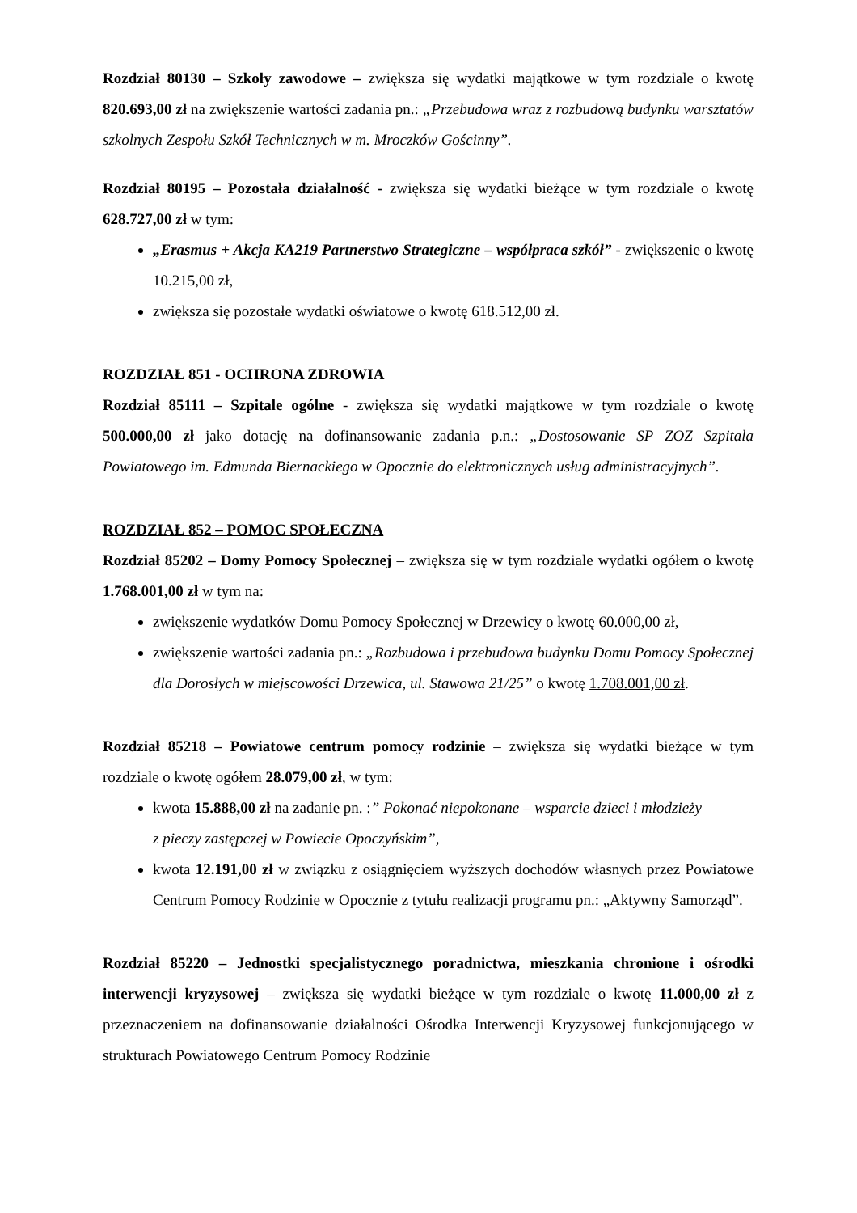Rozdział 80130 – Szkoły zawodowe – zwiększa się wydatki majątkowe w tym rozdziale o kwotę 820.693,00 zł na zwiększenie wartości zadania pn.: „Przebudowa wraz z rozbudową budynku warsztatów szkolnych Zespołu Szkół Technicznych w m. Mroczków Gościnny”.
Rozdział 80195 – Pozostała działalność - zwiększa się wydatki bieżące w tym rozdziale o kwotę 628.727,00 zł w tym:
„Erasmus + Akcja KA219 Partnerstwo Strategiczne – współpraca szkół” - zwiększenie o kwotę 10.215,00 zł,
zwiększa się pozostałe wydatki oświatowe o kwotę 618.512,00 zł.
ROZDZIAŁ 851 - OCHRONA ZDROWIA
Rozdział 85111 – Szpitale ogólne - zwiększa się wydatki majątkowe w tym rozdziale o kwotę 500.000,00 zł jako dotację na dofinansowanie zadania p.n.: „Dostosowanie SP ZOZ Szpitala Powiatowego im. Edmunda Biernackiego w Opocznie do elektronicznych usług administracyjnych”.
ROZDZIAŁ 852 – POMOC SPOŁECZNA
Rozdział 85202 – Domy Pomocy Społecznej – zwiększa się w tym rozdziale wydatki ogółem o kwotę 1.768.001,00 zł w tym na:
zwiększenie wydatków Domu Pomocy Społecznej w Drzewicy o kwotę 60.000,00 zł,
zwiększenie wartości zadania pn.: „Rozbudowa i przebudowa budynku Domu Pomocy Społecznej dla Dorosłych w miejscowości Drzewica, ul. Stawowa 21/25” o kwotę 1.708.001,00 zł.
Rozdział 85218 – Powiatowe centrum pomocy rodzinie – zwiększa się wydatki bieżące w tym rozdziale o kwotę ogółem 28.079,00 zł, w tym:
kwota 15.888,00 zł na zadanie pn. :” Pokonać niepokonane – wsparcie dzieci i młodzieży
z pieczy zastępczej w Powiecie Opoczyńskim”,
kwota 12.191,00 zł w związku z osiągnięciem wyższych dochodów własnych przez Powiatowe Centrum Pomocy Rodzinie w Opocznie z tytułu realizacji programu pn.: „Aktywny Samorząd”.
Rozdział 85220 – Jednostki specjalistycznego poradnictwa, mieszkania chronione i ośrodki interwencji kryzysowej – zwiększa się wydatki bieżące w tym rozdziale o kwotę 11.000,00 zł z przeznaczeniem na dofinansowanie działalności Ośrodka Interwencji Kryzysowej funkcjonującego w strukturach Powiatowego Centrum Pomocy Rodzinie